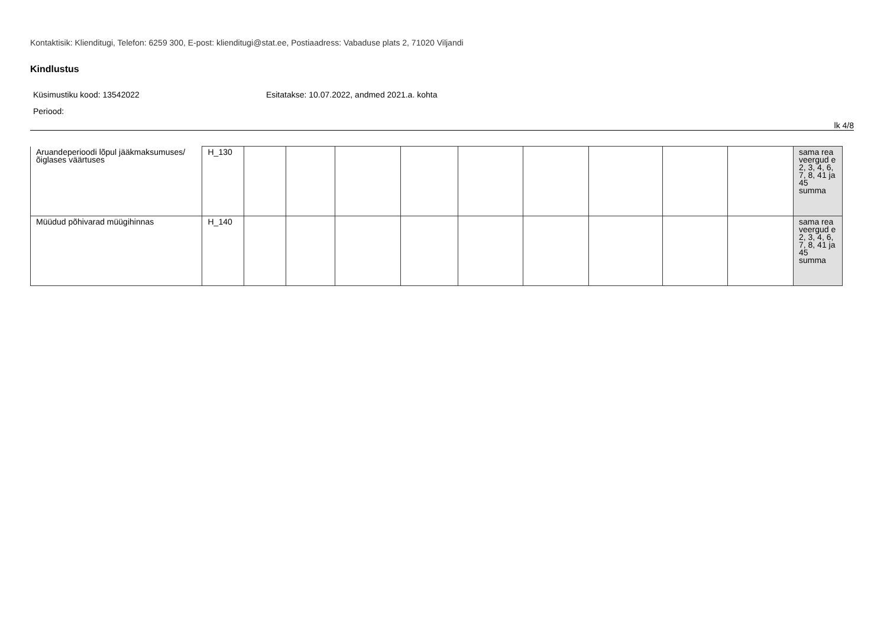Kontaktisik: Klienditugi, Telefon: 6259 300, E-post: klienditugi@stat.ee, Postiaadress: Vabaduse plats 2, 71020 Viljandi
Kindlustus
Küsimustiku kood: 13542022 Esitatakse: 10.07.2022, andmed 2021.a. kohta
Periood:
lk 4/8
| Aruandeperioodi lõpul jääkmaksumuses/ õiglases väärtuses | H_130 | | | | | | | | | | sama rea veergud e 2, 3, 4, 6, 7, 8, 41 ja 45 summa |
| Müüdud põhivarad müügihinnas | H_140 | | | | | | | | | | sama rea veergud e 2, 3, 4, 6, 7, 8, 41 ja 45 summa |